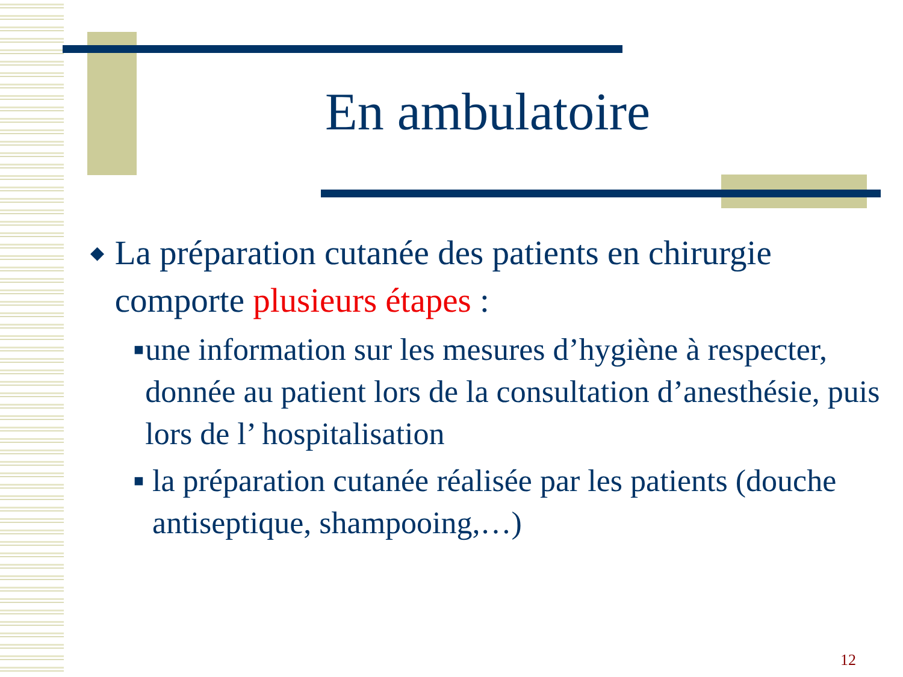En ambulatoire
◆ La préparation cutanée des patients en chirurgie comporte plusieurs étapes :
■ une information sur les mesures d’hygiène à respecter, donnée au patient lors de la consultation d’anesthésie, puis lors de l’ hospitalisation
■ la préparation cutanée réalisée par les patients (douche antiseptique, shampooing,…)
12